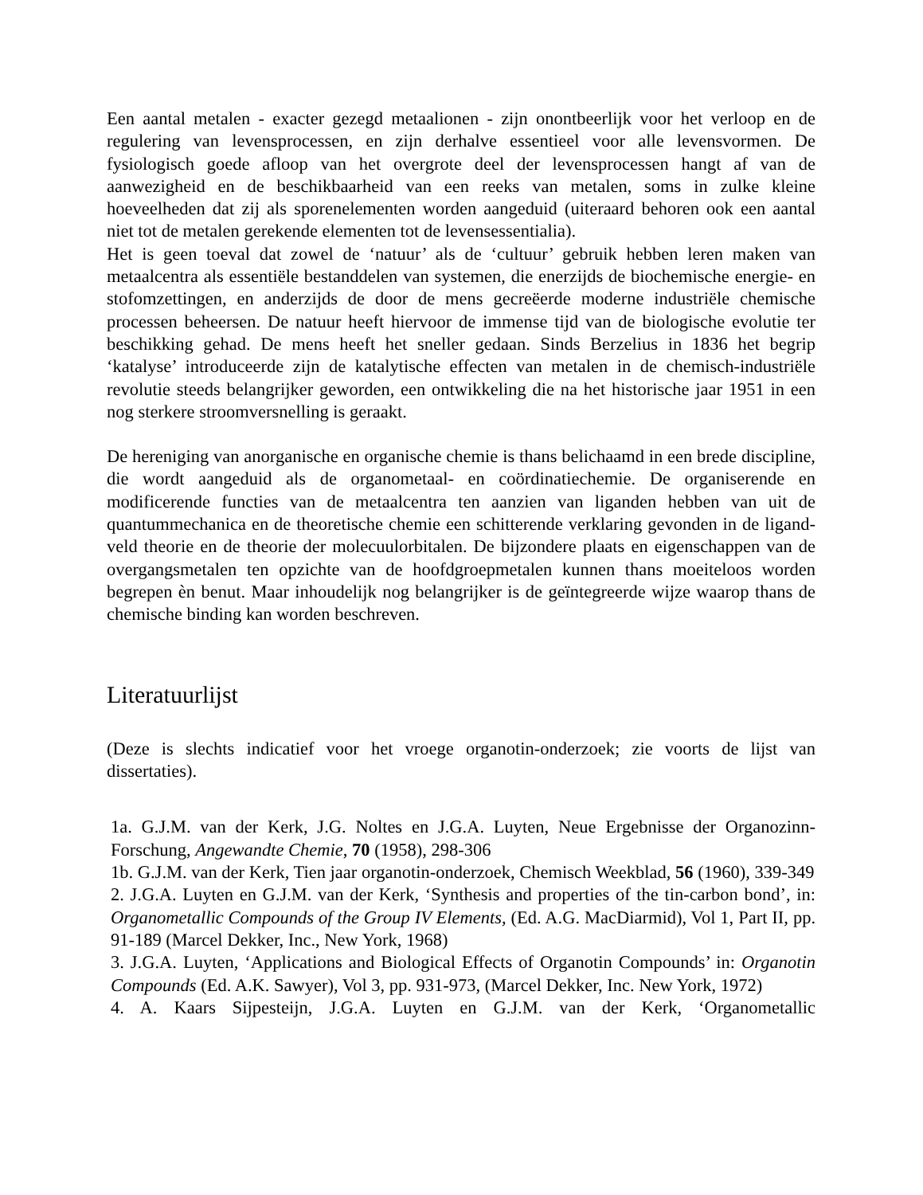Een aantal metalen - exacter gezegd metaalionen - zijn onontbeerlijk voor het verloop en de regulering van levensprocessen, en zijn derhalve essentieel voor alle levensvormen. De fysiologisch goede afloop van het overgrote deel der levensprocessen hangt af van de aanwezigheid en de beschikbaarheid van een reeks van metalen, soms in zulke kleine hoeveelheden dat zij als sporenelementen worden aangeduid (uiteraard behoren ook een aantal niet tot de metalen gerekende elementen tot de levensessentialia).
Het is geen toeval dat zowel de ‘natuur’ als de ‘cultuur’ gebruik hebben leren maken van metaalcentra als essentiële bestanddelen van systemen, die enerzijds de biochemische energie- en stofomzettingen, en anderzijds de door de mens gecreëerde moderne industriële chemische processen beheersen. De natuur heeft hiervoor de immense tijd van de biologische evolutie ter beschikking gehad. De mens heeft het sneller gedaan. Sinds Berzelius in 1836 het begrip ‘katalyse’ introduceerde zijn de katalytische effecten van metalen in de chemisch-industriële revolutie steeds belangrijker geworden, een ontwikkeling die na het historische jaar 1951 in een nog sterkere stroomversnelling is geraakt.
De hereniging van anorganische en organische chemie is thans belichaamd in een brede discipline, die wordt aangeduid als de organometaal- en coördinatiechemie. De organiserende en modificerende functies van de metaalcentra ten aanzien van liganden hebben van uit de quantummechanica en de theoretische chemie een schitterende verklaring gevonden in de ligand-veld theorie en de theorie der molecuulorbitalen. De bijzondere plaats en eigenschappen van de overgangsmetalen ten opzichte van de hoofdgroepmetalen kunnen thans moeiteloos worden begrepen èn benut. Maar inhoudelijk nog belangrijker is de geïntegreerde wijze waarop thans de chemische binding kan worden beschreven.
Literatuurlijst
(Deze is slechts indicatief voor het vroege organotin-onderzoek; zie voorts de lijst van dissertaties).
1a. G.J.M. van der Kerk, J.G. Noltes en J.G.A. Luyten, Neue Ergebnisse der Organozinn-Forschung, Angewandte Chemie, 70 (1958), 298-306
1b. G.J.M. van der Kerk, Tien jaar organotin-onderzoek, Chemisch Weekblad, 56 (1960), 339-349
2. J.G.A. Luyten en G.J.M. van der Kerk, ‘Synthesis and properties of the tin-carbon bond’, in: Organometallic Compounds of the Group IV Elements, (Ed. A.G. MacDiarmid), Vol 1, Part II, pp. 91-189 (Marcel Dekker, Inc., New York, 1968)
3. J.G.A. Luyten, ‘Applications and Biological Effects of Organotin Compounds’ in: Organotin Compounds (Ed. A.K. Sawyer), Vol 3, pp. 931-973, (Marcel Dekker, Inc. New York, 1972)
4. A. Kaars Sijpesteijn, J.G.A. Luyten en G.J.M. van der Kerk, ‘Organometallic